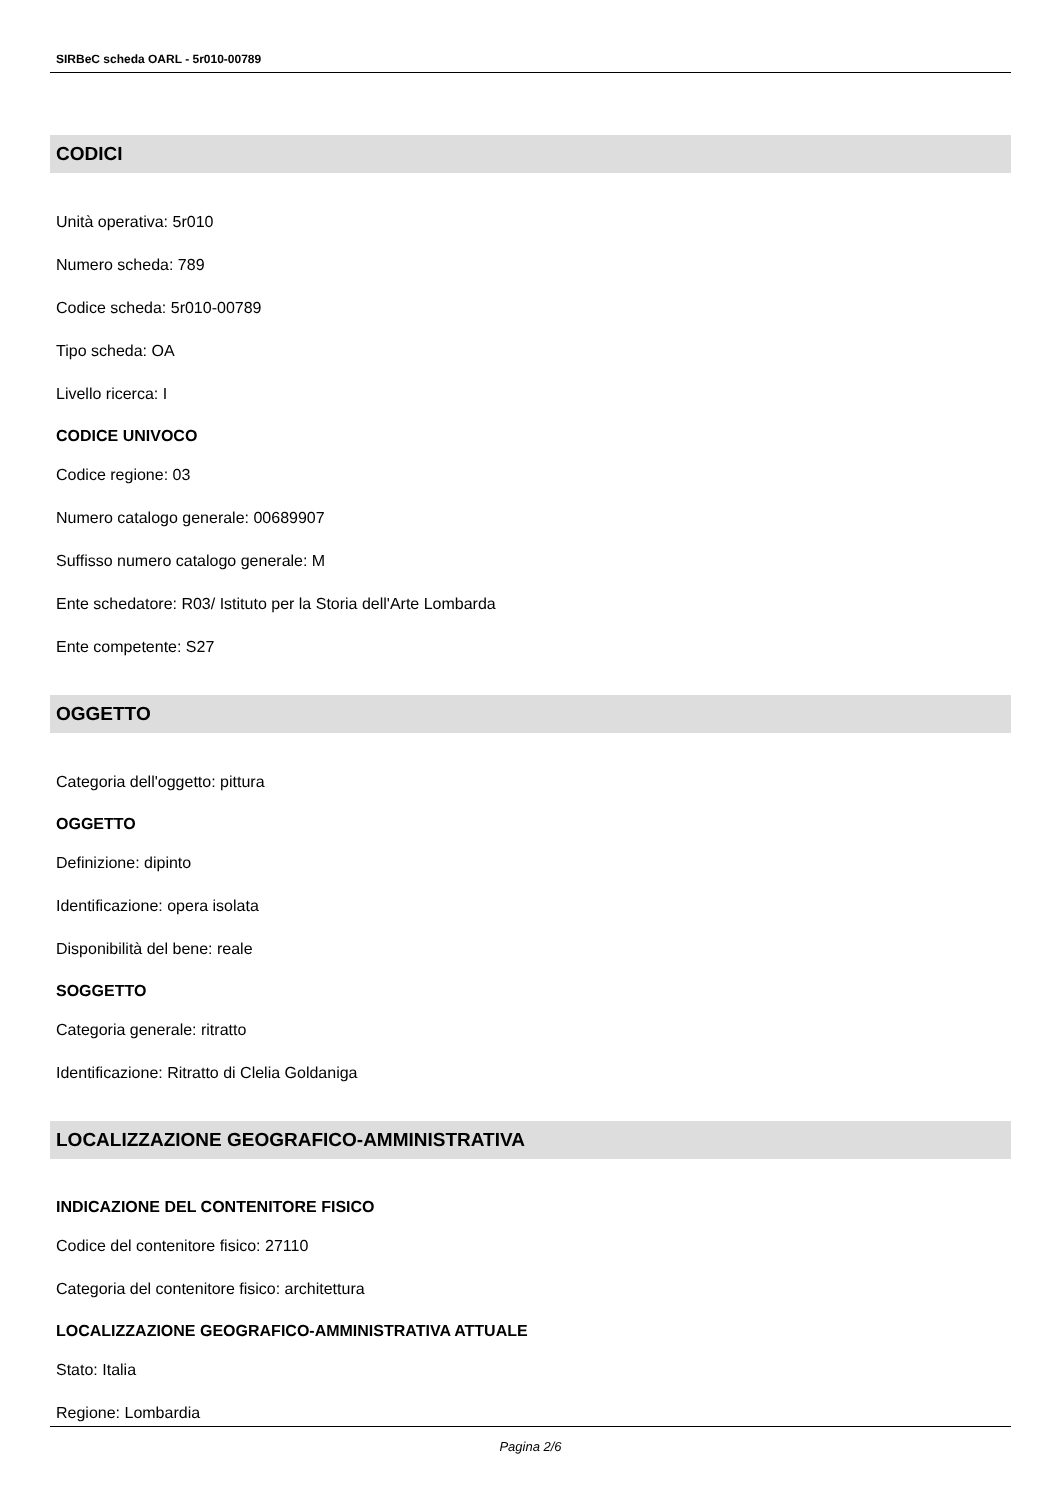SIRBeC scheda OARL - 5r010-00789
CODICI
Unità operativa: 5r010
Numero scheda: 789
Codice scheda: 5r010-00789
Tipo scheda: OA
Livello ricerca: I
CODICE UNIVOCO
Codice regione: 03
Numero catalogo generale: 00689907
Suffisso numero catalogo generale: M
Ente schedatore: R03/ Istituto per la Storia dell'Arte Lombarda
Ente competente: S27
OGGETTO
Categoria dell'oggetto: pittura
OGGETTO
Definizione: dipinto
Identificazione: opera isolata
Disponibilità del bene: reale
SOGGETTO
Categoria generale: ritratto
Identificazione: Ritratto di Clelia Goldaniga
LOCALIZZAZIONE GEOGRAFICO-AMMINISTRATIVA
INDICAZIONE DEL CONTENITORE FISICO
Codice del contenitore fisico: 27110
Categoria del contenitore fisico: architettura
LOCALIZZAZIONE GEOGRAFICO-AMMINISTRATIVA ATTUALE
Stato: Italia
Regione: Lombardia
Pagina 2/6